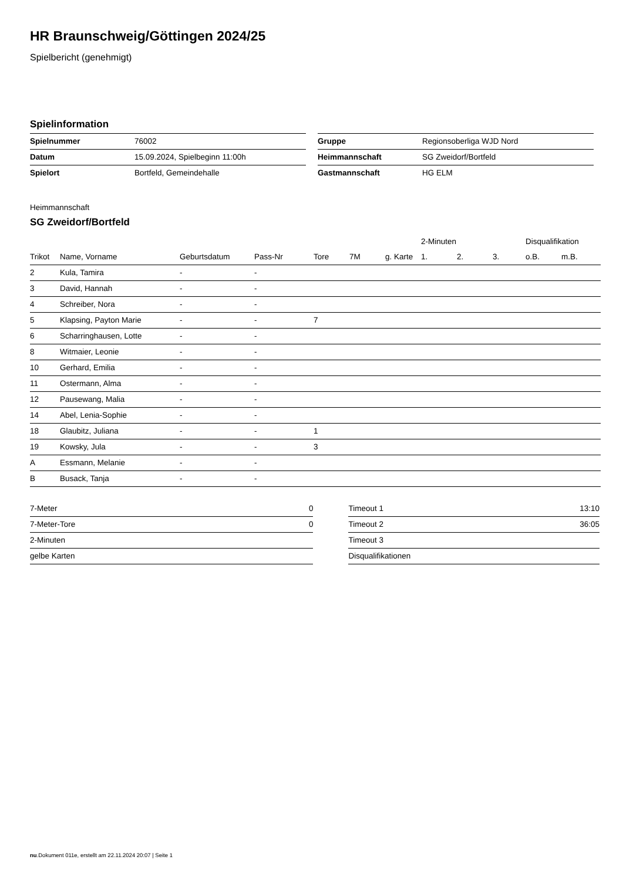HR Braunschweig/Göttingen 2024/25
Spielbericht (genehmigt)
Spielinformation
| Spielnummer | 76002 |
| Datum | 15.09.2024, Spielbeginn 11:00h |
| Spielort | Bortfeld, Gemeindehalle |
| Gruppe | Regionsoberliga WJD Nord |
| Heimmannschaft | SG Zweidorf/Bortfeld |
| Gastmannschaft | HG ELM |
Heimmannschaft
SG Zweidorf/Bortfeld
| | | | | | | | 2-Minuten | | | Disqualifikation | |
| --- | --- | --- | --- | --- | --- | --- | --- | --- | --- | --- | --- |
| Trikot | Name, Vorname | Geburtsdatum | Pass-Nr | Tore | 7M | g. Karte | 1. | 2. | 3. | o.B. | m.B. |
| 2 | Kula, Tamira | - | - | | | | | | | | |
| 3 | David, Hannah | - | - | | | | | | | | |
| 4 | Schreiber, Nora | - | - | | | | | | | | |
| 5 | Klapsing, Payton Marie | - | - | 7 | | | | | | | |
| 6 | Scharringhausen, Lotte | - | - | | | | | | | | |
| 8 | Witmaier, Leonie | - | - | | | | | | | | |
| 10 | Gerhard, Emilia | - | - | | | | | | | | |
| 11 | Ostermann, Alma | - | - | | | | | | | | |
| 12 | Pausewang, Malia | - | - | | | | | | | | |
| 14 | Abel, Lenia-Sophie | - | - | | | | | | | | |
| 18 | Glaubitz, Juliana | - | - | 1 | | | | | | | |
| 19 | Kowsky, Jula | - | - | 3 | | | | | | | |
| A | Essmann, Melanie | - | - | | | | | | | | |
| B | Busack, Tanja | - | - | | | | | | | | |
| 7-Meter | 0 |
| 7-Meter-Tore | 0 |
| 2-Minuten | |
| gelbe Karten | |
| Timeout 1 | 13:10 |
| Timeout 2 | 36:05 |
| Timeout 3 | |
| Disqualifikationen | |
nu.Dokument 011e, erstellt am 22.11.2024 20:07 | Seite 1